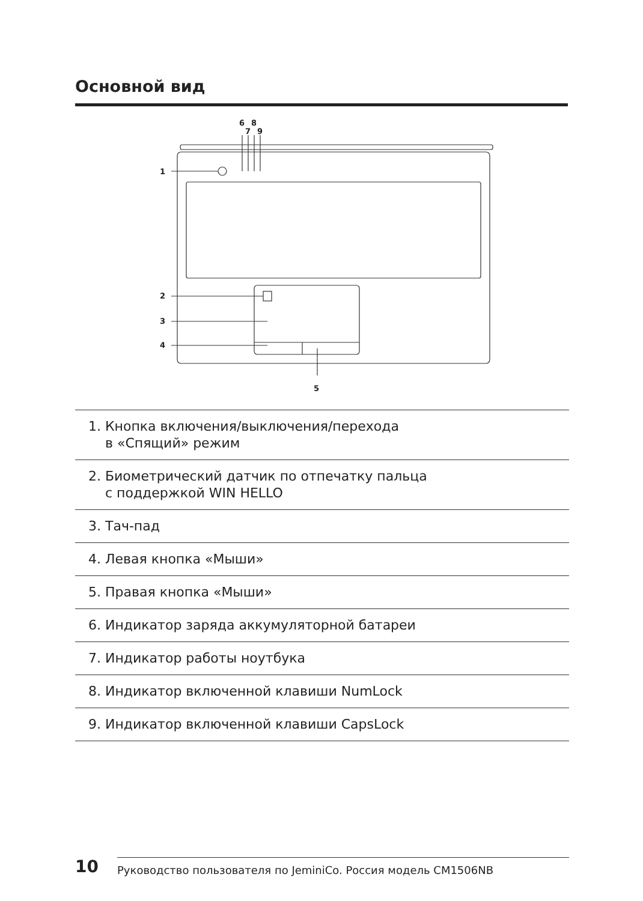Основной вид
1
2
3
4
5
6
8
7
9
1. Кнопка включения/выключения/перехода
в «Спящий» режим
2. Биометрический датчик по отпечатку пальца
с поддержкой WIN HELLO
3. Тач-пад
4. Левая кнопка «Мыши»
5. Правая кнопка «Мыши»
6. Индикатор заряда аккумуляторной батареи
7. Индикатор работы ноутбука
8. Индикатор включенной клавиши NumLock
9. Индикатор включенной клавиши CapsLock
10
Руководство пользователя по JeminiCo. Россия модель CM1506NB